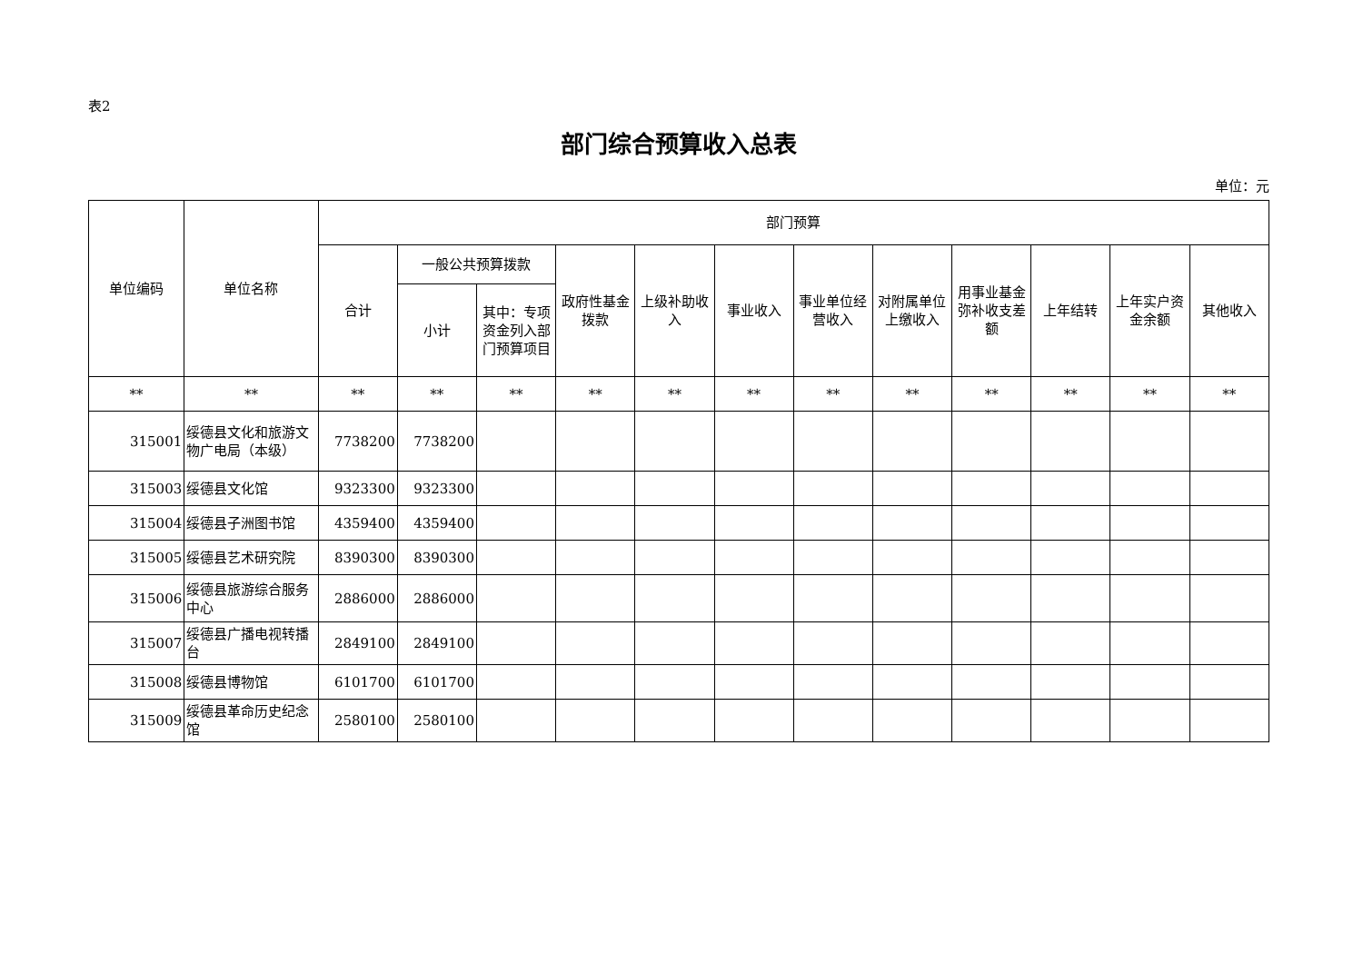表2
部门综合预算收入总表
单位：元
| 单位编码 | 单位名称 | 部门预算 | | | | | | | | | | | |
| --- | --- | --- | --- | --- | --- | --- | --- | --- | --- | --- | --- | --- | --- |
| | | 合计 | 一般公共预算拨款 | | 政府性基金拨款 | 上级补助收入 | 事业收入 | 事业单位经营收入 | 对附属单位上缴收入 | 用事业基金弥补收支差额 | 上年结转 | 上年实户资金余额 | 其他收入 |
| | | | 小计 | 其中：专项资金列入部门预算项目 | | | | | | | | | |
| ** | ** | ** | ** | ** | ** | ** | ** | ** | ** | ** | ** | ** | ** |
| 315001 | 绥德县文化和旅游文物广电局（本级） | 7738200 | 7738200 | | | | | | | | | | |
| 315003 | 绥德县文化馆 | 9323300 | 9323300 | | | | | | | | | | |
| 315004 | 绥德县子洲图书馆 | 4359400 | 4359400 | | | | | | | | | | |
| 315005 | 绥德县艺术研究院 | 8390300 | 8390300 | | | | | | | | | | |
| 315006 | 绥德县旅游综合服务中心 | 2886000 | 2886000 | | | | | | | | | | |
| 315007 | 绥德县广播电视转播台 | 2849100 | 2849100 | | | | | | | | | | |
| 315008 | 绥德县博物馆 | 6101700 | 6101700 | | | | | | | | | | |
| 315009 | 绥德县革命历史纪念馆 | 2580100 | 2580100 | | | | | | | | | | |